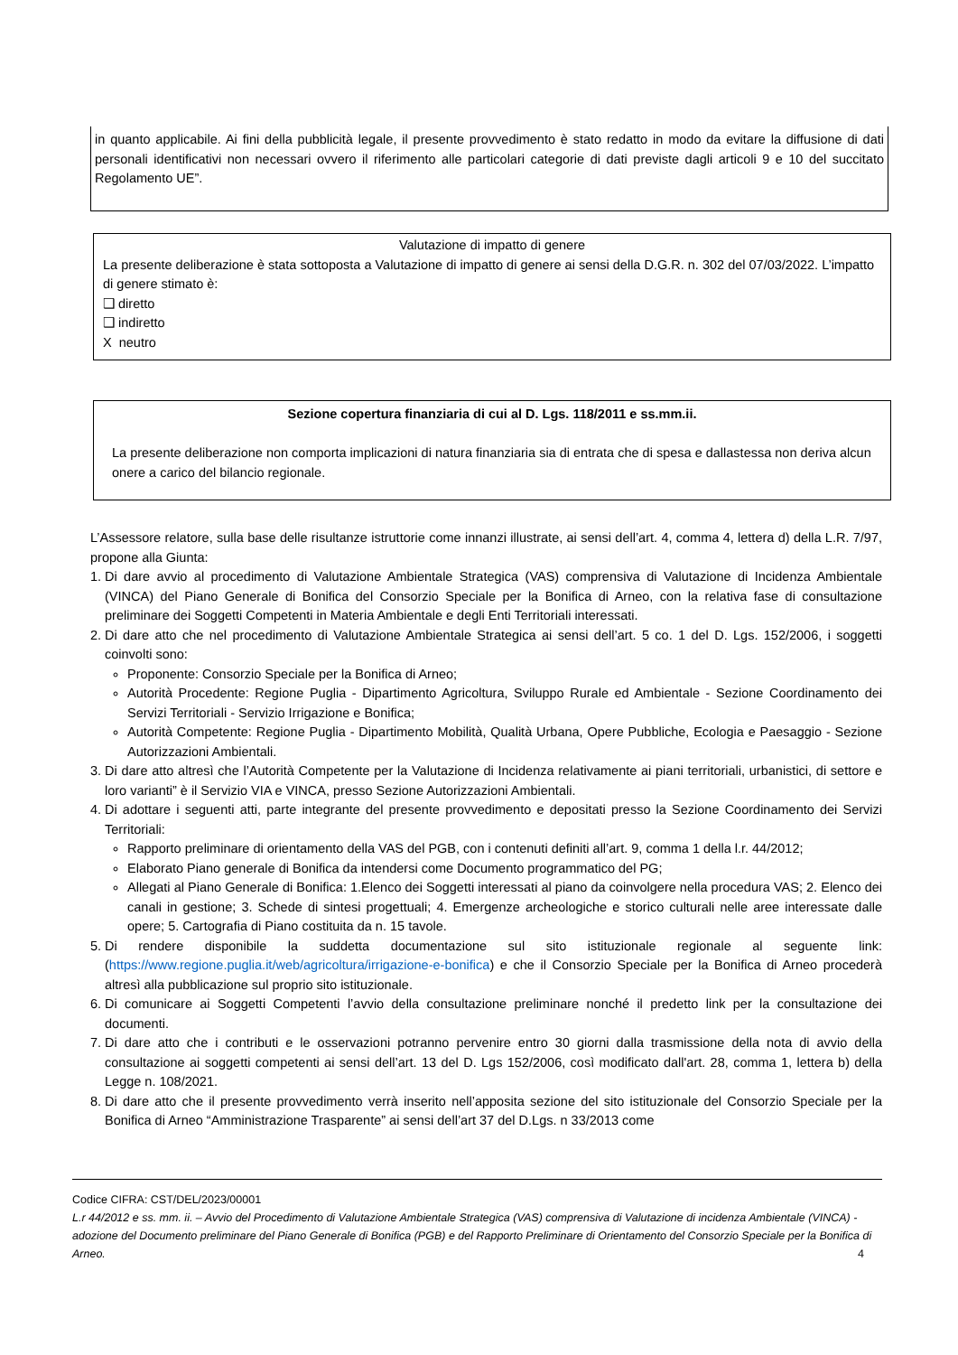in quanto applicabile. Ai fini della pubblicità legale, il presente provvedimento è stato redatto in modo da evitare la diffusione di dati personali identificativi non necessari ovvero il riferimento alle particolari categorie di dati previste dagli articoli 9 e 10 del succitato Regolamento UE”.
Valutazione di impatto di genere
La presente deliberazione è stata sottoposta a Valutazione di impatto di genere ai sensi della D.G.R. n. 302 del 07/03/2022. L’impatto di genere stimato è:
❑ diretto
❑ indiretto
X neutro
Sezione copertura finanziaria di cui al D. Lgs. 118/2011 e ss.mm.ii.
La presente deliberazione non comporta implicazioni di natura finanziaria sia di entrata che di spesa e dallastessa non deriva alcun onere a carico del bilancio regionale.
L’Assessore relatore, sulla base delle risultanze istruttorie come innanzi illustrate, ai sensi dell’art. 4, comma 4, lettera d) della L.R. 7/97, propone alla Giunta:
1. Di dare avvio al procedimento di Valutazione Ambientale Strategica (VAS) comprensiva di Valutazione di Incidenza Ambientale (VINCA) del Piano Generale di Bonifica del Consorzio Speciale per la Bonifica di Arneo, con la relativa fase di consultazione preliminare dei Soggetti Competenti in Materia Ambientale e degli Enti Territoriali interessati.
2. Di dare atto che nel procedimento di Valutazione Ambientale Strategica ai sensi dell’art. 5 co. 1 del D. Lgs. 152/2006, i soggetti coinvolti sono:
Proponente: Consorzio Speciale per la Bonifica di Arneo;
Autorità Procedente: Regione Puglia - Dipartimento Agricoltura, Sviluppo Rurale ed Ambientale - Sezione Coordinamento dei Servizi Territoriali - Servizio Irrigazione e Bonifica;
Autorità Competente: Regione Puglia - Dipartimento Mobilità, Qualità Urbana, Opere Pubbliche, Ecologia e Paesaggio - Sezione Autorizzazioni Ambientali.
3. Di dare atto altresì che l’Autorità Competente per la Valutazione di Incidenza relativamente ai piani territoriali, urbanistici, di settore e loro varianti” è il Servizio VIA e VINCA, presso Sezione Autorizzazioni Ambientali.
4. Di adottare i seguenti atti, parte integrante del presente provvedimento e depositati presso la Sezione Coordinamento dei Servizi Territoriali:
Rapporto preliminare di orientamento della VAS del PGB, con i contenuti definiti all’art. 9, comma 1 della l.r. 44/2012;
Elaborato Piano generale di Bonifica da intendersi come Documento programmatico del PG;
Allegati al Piano Generale di Bonifica: 1.Elenco dei Soggetti interessati al piano da coinvolgere nella procedura VAS; 2. Elenco dei canali in gestione; 3. Schede di sintesi progettuali; 4. Emergenze archeologiche e storico culturali nelle aree interessate dalle opere; 5. Cartografia di Piano costituita da n. 15 tavole.
5. Di rendere disponibile la suddetta documentazione sul sito istituzionale regionale al seguente link: (https://www.regione.puglia.it/web/agricoltura/irrigazione-e-bonifica) e che il Consorzio Speciale per la Bonifica di Arneo procederà altresì alla pubblicazione sul proprio sito istituzionale.
6. Di comunicare ai Soggetti Competenti l’avvio della consultazione preliminare nonché il predetto link per la consultazione dei documenti.
7. Di dare atto che i contributi e le osservazioni potranno pervenire entro 30 giorni dalla trasmissione della nota di avvio della consultazione ai soggetti competenti ai sensi dell’art. 13 del D. Lgs 152/2006, così modificato dall'art. 28, comma 1, lettera b) della Legge n. 108/2021.
8. Di dare atto che il presente provvedimento verrà inserito nell’apposita sezione del sito istituzionale del Consorzio Speciale per la Bonifica di Arneo “Amministrazione Trasparente” ai sensi dell’art 37 del D.Lgs. n 33/2013 come
Codice CIFRA: CST/DEL/2023/00001
L.r 44/2012 e ss. mm. ii. – Avvio del Procedimento di Valutazione Ambientale Strategica (VAS) comprensiva di Valutazione di incidenza Ambientale (VINCA) - adozione del Documento preliminare del Piano Generale di Bonifica (PGB) e del Rapporto Preliminare di Orientamento del Consorzio Speciale per la Bonifica di Arneo. 4